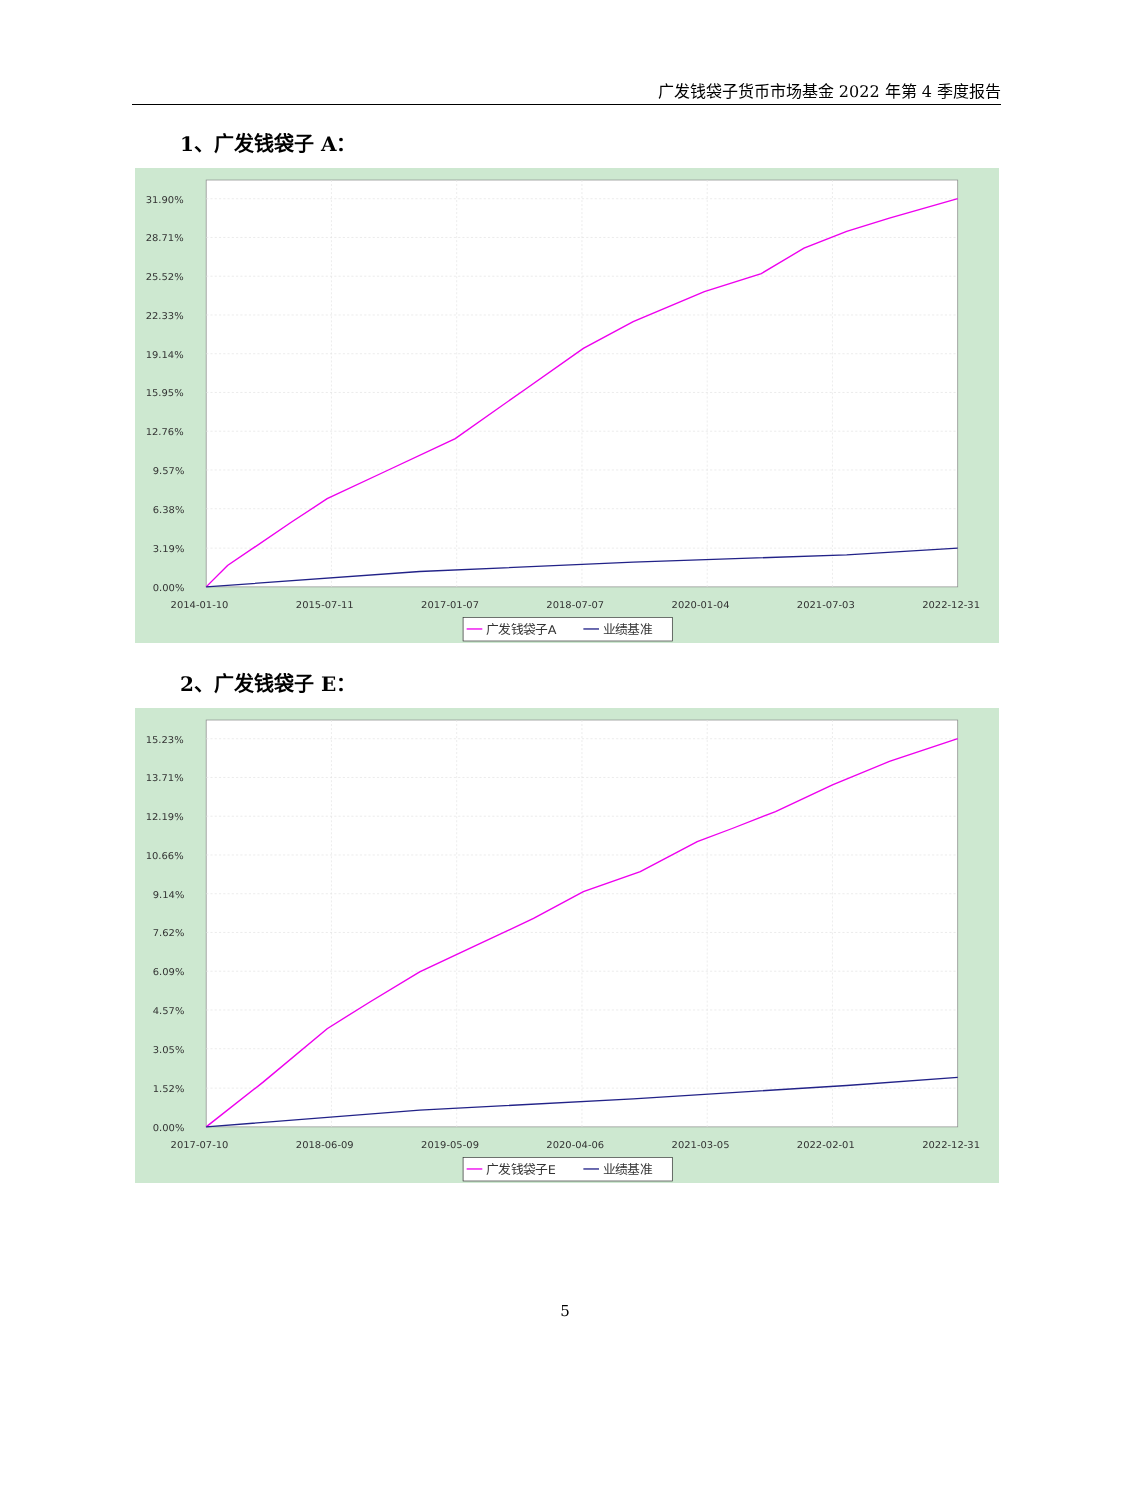广发钱袋子货币市场基金 2022 年第 4 季度报告
1、广发钱袋子 A：
31.90%
28.71%
25.52%
22.33%
19.14%
15.95%
12.76%
9.57%
6.38%
3.19%
0.00%
2014-01-10
2015-07-11
2017-01-07
2018-07-07
2020-01-04
2021-07-03
2022-12-31
广发钱袋子A
业绩基准
2、广发钱袋子 E：
15.23%
13.71%
12.19%
10.66%
9.14%
7.62%
6.09%
4.57%
3.05%
1.52%
0.00%
2017-07-10
2018-06-09
2019-05-09
2020-04-06
2021-03-05
2022-02-01
2022-12-31
广发钱袋子E
业绩基准
5